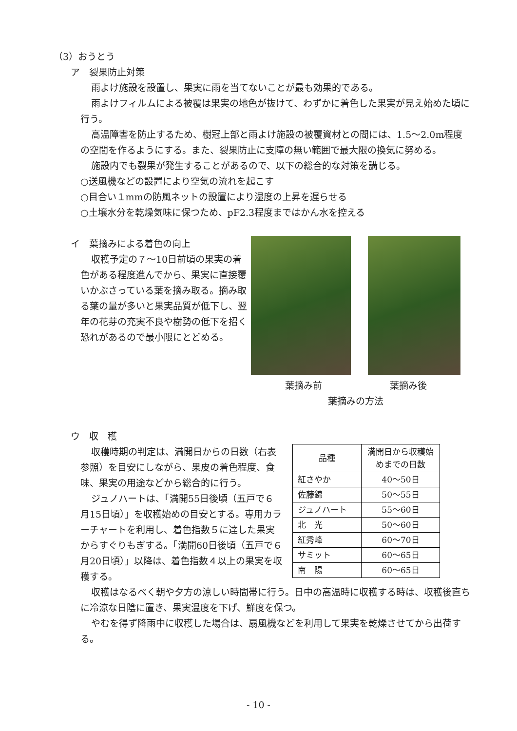（3）おうとう
ア　裂果防止対策
雨よけ施設を設置し、果実に雨を当てないことが最も効果的である。
雨よけフィルムによる被覆は果実の地色が抜けて、わずかに着色した果実が見え始めた頃に行う。
高温障害を防止するため、樹冠上部と雨よけ施設の被覆資材との間には、1.5～2.0m程度の空間を作るようにする。また、裂果防止に支障の無い範囲で最大限の換気に努める。
施設内でも裂果が発生することがあるので、以下の総合的な対策を講じる。
○送風機などの設置により空気の流れを起こす
○目合い１mmの防風ネットの設置により湿度の上昇を遅らせる
○土壌水分を乾燥気味に保つため、pF2.3程度まではかん水を控える
イ　葉摘みによる着色の向上
収穫予定の７～10日前頃の果実の着色がある程度進んでから、果実に直接覆いかぶさっている葉を摘み取る。摘み取る葉の量が多いと果実品質が低下し、翌年の花芽の充実不良や樹勢の低下を招く恐れがあるので最小限にとどめる。
葉摘み前 葉摘み後
葉摘みの方法
ウ　収　穫
収穫時期の判定は、満開日からの日数（右表参照）を目安にしながら、果皮の着色程度、食味、果実の用途などから総合的に行う。
ジュノハートは、「満開55日後頃（五戸で６月15日頃）」を収穫始めの目安とする。専用カラーチャートを利用し、着色指数５に達した果実からすぐりもぎする。「満開60日後頃（五戸で６月20日頃）」以降は、着色指数４以上の果実を収穫する。
| 品種 | 満開日から収穫始めまでの日数 |
| --- | --- |
| 紅さやか | 40～50日 |
| 佐藤錦 | 50～55日 |
| ジュノハート | 55～60日 |
| 北 光 | 50～60日 |
| 紅秀峰 | 60～70日 |
| サミット | 60～65日 |
| 南 陽 | 60～65日 |
収穫はなるべく朝や夕方の涼しい時間帯に行う。日中の高温時に収穫する時は、収穫後直ちに冷涼な日陰に置き、果実温度を下げ、鮮度を保つ。
やむを得ず降雨中に収穫した場合は、扇風機などを利用して果実を乾燥させてから出荷する。
- 10 -